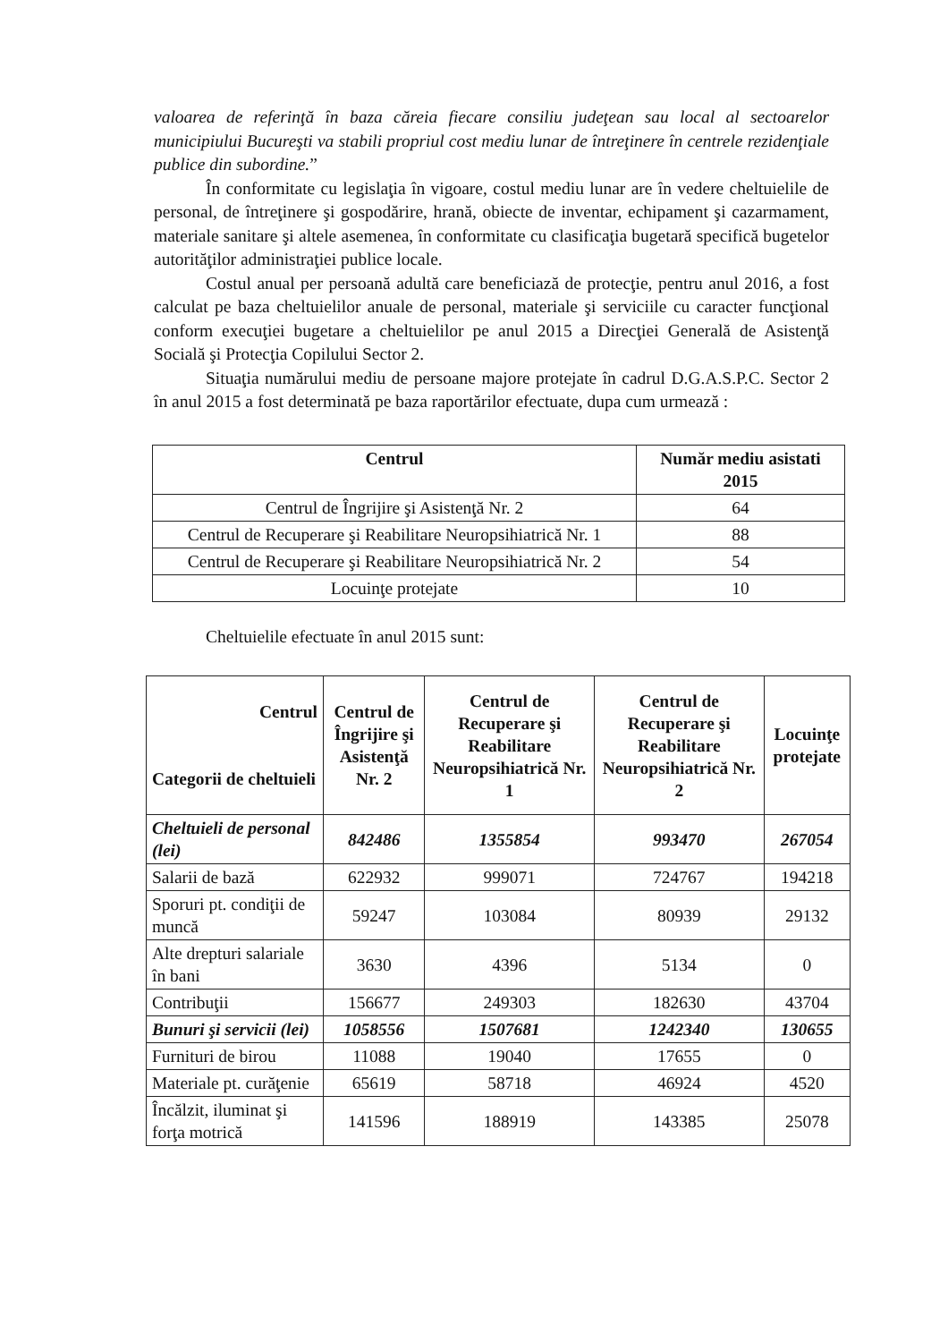valoarea de referinţă în baza căreia fiecare consiliu judeţean sau local al sectoarelor municipiului Bucureşti va stabili propriul cost mediu lunar de întreţinere în centrele rezidenţiale publice din subordine.”
În conformitate cu legislaţia în vigoare, costul mediu lunar are în vedere cheltuielile de personal, de întreţinere şi gospodărire, hrană, obiecte de inventar, echipament şi cazarmament, materiale sanitare şi altele asemenea, în conformitate cu clasificaţia bugetară specifică bugetelor autorităţilor administraţiei publice locale.
Costul anual per persoană adultă care beneficiază de protecţie, pentru anul 2016, a fost calculat pe baza cheltuielilor anuale de personal, materiale şi serviciile cu caracter funcţional conform execuţiei bugetare a cheltuielilor pe anul 2015 a Direcţiei Generală de Asistenţă Socială şi Protecţia Copilului Sector 2.
Situaţia numărului mediu de persoane majore protejate în cadrul D.G.A.S.P.C. Sector 2 în anul 2015 a fost determinată pe baza raportărilor efectuate, dupa cum urmează :
| Centrul | Număr mediu asistati 2015 |
| --- | --- |
| Centrul de Îngrijire şi Asistenţă Nr. 2 | 64 |
| Centrul de Recuperare şi Reabilitare Neuropsihiatrică Nr. 1 | 88 |
| Centrul de Recuperare şi Reabilitare Neuropsihiatrică Nr. 2 | 54 |
| Locuinţe protejate | 10 |
Cheltuielile efectuate în anul 2015 sunt:
| Centrul Categorii de cheltuieli | Centrul de Îngrijire şi Asistenţă Nr. 2 | Centrul de Recuperare şi Reabilitare Neuropsihiatrică Nr. 1 | Centrul de Recuperare şi Reabilitare Neuropsihiatrică Nr. 2 | Locuinţe protejate |
| --- | --- | --- | --- | --- |
| Cheltuieli de personal (lei) | 842486 | 1355854 | 993470 | 267054 |
| Salarii de bază | 622932 | 999071 | 724767 | 194218 |
| Sporuri pt. condiţii de muncă | 59247 | 103084 | 80939 | 29132 |
| Alte drepturi salariale în bani | 3630 | 4396 | 5134 | 0 |
| Contribuţii | 156677 | 249303 | 182630 | 43704 |
| Bunuri şi servicii (lei) | 1058556 | 1507681 | 1242340 | 130655 |
| Furnituri de birou | 11088 | 19040 | 17655 | 0 |
| Materiale pt. curăţenie | 65619 | 58718 | 46924 | 4520 |
| Încălzit, iluminat şi forţa motrică | 141596 | 188919 | 143385 | 25078 |